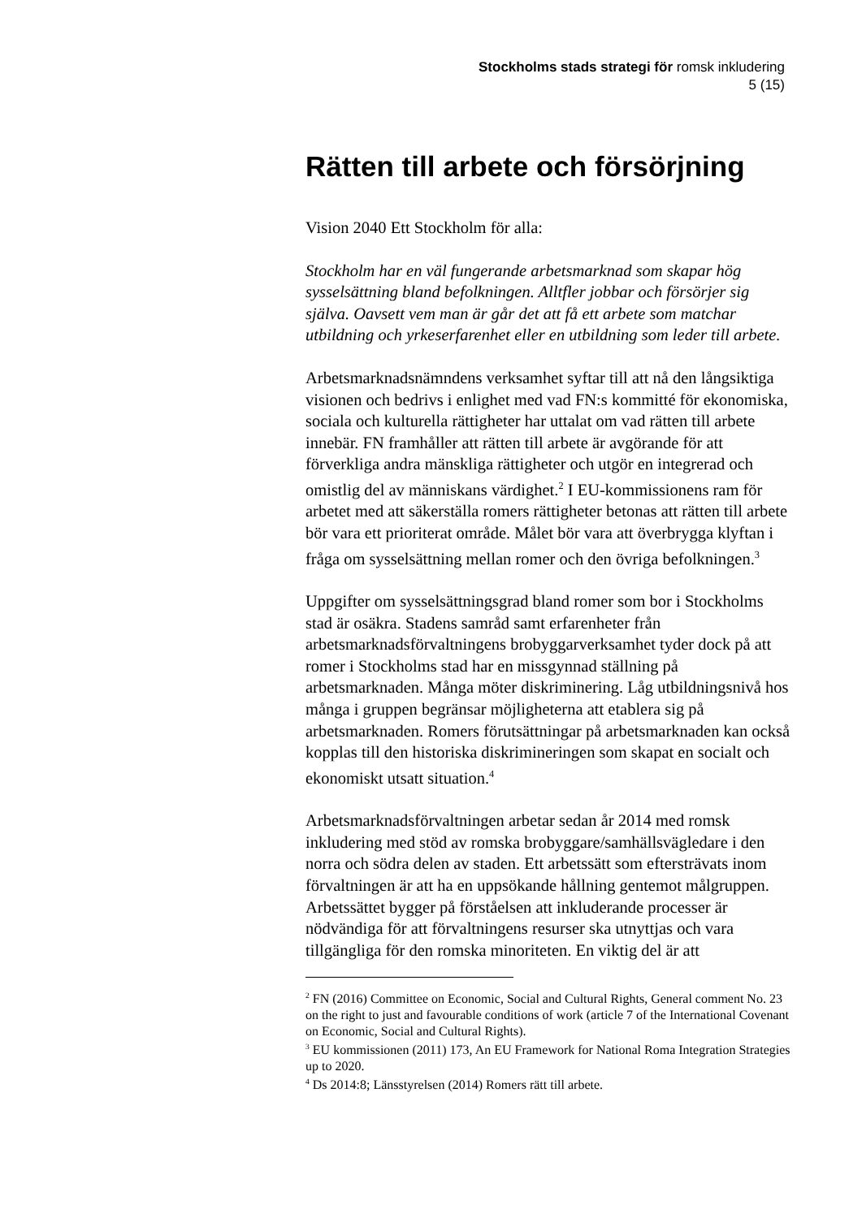Stockholms stads strategi för romsk inkludering
5 (15)
Rätten till arbete och försörjning
Vision 2040 Ett Stockholm för alla:
Stockholm har en väl fungerande arbetsmarknad som skapar hög sysselsättning bland befolkningen. Alltfler jobbar och försörjer sig själva. Oavsett vem man är går det att få ett arbete som matchar utbildning och yrkeserfarenhet eller en utbildning som leder till arbete.
Arbetsmarknadsnämndens verksamhet syftar till att nå den långsiktiga visionen och bedrivs i enlighet med vad FN:s kommitté för ekonomiska, sociala och kulturella rättigheter har uttalat om vad rätten till arbete innebär. FN framhåller att rätten till arbete är avgörande för att förverkliga andra mänskliga rättigheter och utgör en integrerad och omistlig del av människans värdighet.<sup>2</sup> I EU-kommissionens ram för arbetet med att säkerställa romers rättigheter betonas att rätten till arbete bör vara ett prioriterat område. Målet bör vara att överbrygga klyftan i fråga om sysselsättning mellan romer och den övriga befolkningen.<sup>3</sup>
Uppgifter om sysselsättningsgrad bland romer som bor i Stockholms stad är osäkra. Stadens samråd samt erfarenheter från arbetsmarknadsförvaltningens brobyggarverksamhet tyder dock på att romer i Stockholms stad har en missgynnad ställning på arbetsmarknaden. Många möter diskriminering. Låg utbildningsnivå hos många i gruppen begränsar möjligheterna att etablera sig på arbetsmarknaden. Romers förutsättningar på arbetsmarknaden kan också kopplas till den historiska diskrimineringen som skapat en socialt och ekonomiskt utsatt situation.<sup>4</sup>
Arbetsmarknadsförvaltningen arbetar sedan år 2014 med romsk inkludering med stöd av romska brobyggare/samhällsvägledare i den norra och södra delen av staden. Ett arbetssätt som eftersträvats inom förvaltningen är att ha en uppsökande hållning gentemot målgruppen. Arbetssättet bygger på förståelsen att inkluderande processer är nödvändiga för att förvaltningens resurser ska utnyttjas och vara tillgängliga för den romska minoriteten. En viktig del är att
<sup>2</sup> FN (2016) Committee on Economic, Social and Cultural Rights, General comment No. 23 on the right to just and favourable conditions of work (article 7 of the International Covenant on Economic, Social and Cultural Rights).
<sup>3</sup> EU kommissionen (2011) 173, An EU Framework for National Roma Integration Strategies up to 2020.
<sup>4</sup> Ds 2014:8; Länsstyrelsen (2014) Romers rätt till arbete.